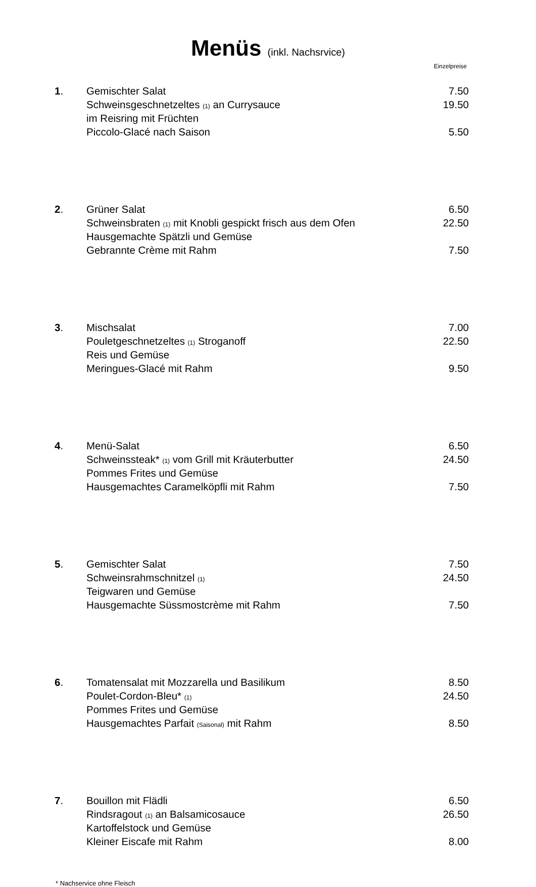Menüs (inkl. Nachsrvice)
Einzelpreise
| 1 . | Gemischter Salat | 7.50 |
| | Schweinsgeschnetzeltes (1) an Currysauce | 19.50 |
| | im Reisring mit Früchten | |
| | Piccolo-Glacé nach Saison | 5.50 |
| 2 . | Grüner Salat | 6.50 |
| | Schweinsbraten (1) mit Knobli gespickt frisch aus dem Ofen | 22.50 |
| | Hausgemachte Spätzli und Gemüse | |
| | Gebrannte Crème mit Rahm | 7.50 |
| 3 . | Mischsalat | 7.00 |
| | Pouletgeschnetzeltes (1) Stroganoff | 22.50 |
| | Reis und Gemüse | |
| | Meringues-Glacé mit Rahm | 9.50 |
| 4 . | Menü-Salat | 6.50 |
| | Schweinssteak* (1) vom Grill mit Kräuterbutter | 24.50 |
| | Pommes Frites und Gemüse | |
| | Hausgemachtes Caramelköpfli mit Rahm | 7.50 |
| 5 . | Gemischter Salat | 7.50 |
| | Schweinsrahmschnitzel (1) | 24.50 |
| | Teigwaren und Gemüse | |
| | Hausgemachte Süssmostcrème mit Rahm | 7.50 |
| 6 . | Tomatensalat mit Mozzarella und Basilikum | 8.50 |
| | Poulet-Cordon-Bleu* (1) | 24.50 |
| | Pommes Frites und Gemüse | |
| | Hausgemachtes Parfait (Saisonal) mit Rahm | 8.50 |
| 7 . | Bouillon mit Flädli | 6.50 |
| | Rindsragout (1) an Balsamicosauce | 26.50 |
| | Kartoffelstock und Gemüse | |
| | Kleiner Eiscafe mit Rahm | 8.00 |
* Nachservice ohne Fleisch